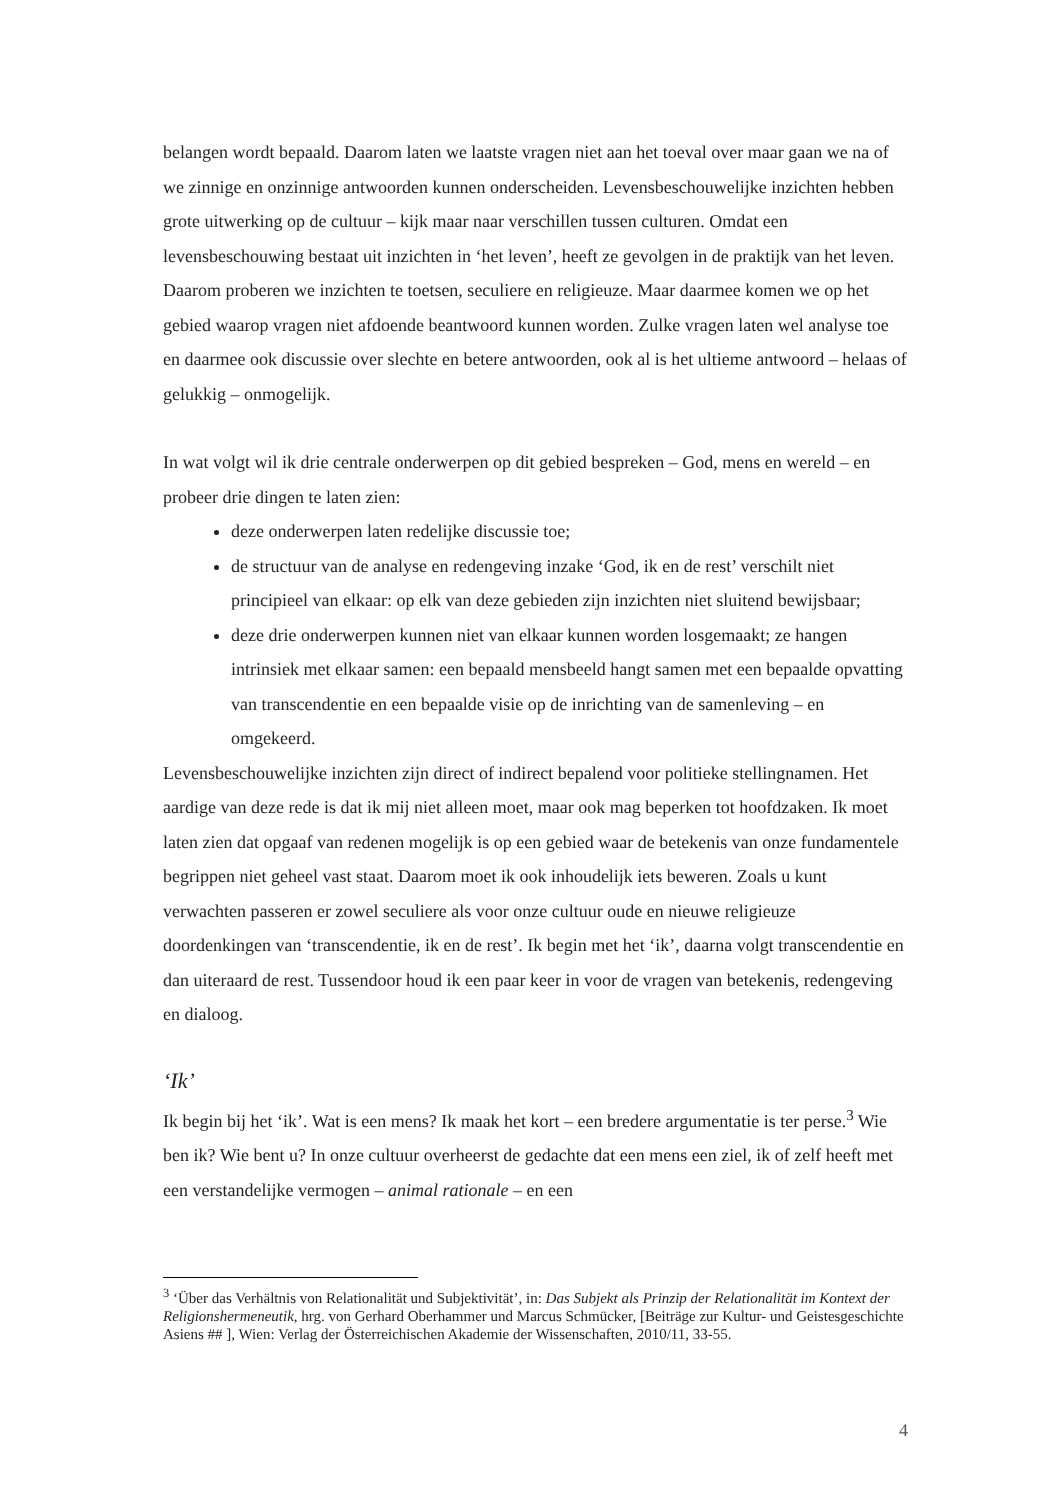belangen wordt bepaald. Daarom laten we laatste vragen niet aan het toeval over maar gaan we na of we zinnige en onzinnige antwoorden kunnen onderscheiden. Levensbeschouwelijke inzichten hebben grote uitwerking op de cultuur – kijk maar naar verschillen tussen culturen. Omdat een levensbeschouwing bestaat uit inzichten in ‘het leven’, heeft ze gevolgen in de praktijk van het leven. Daarom proberen we inzichten te toetsen, seculiere en religieuze. Maar daarmee komen we op het gebied waarop vragen niet afdoende beantwoord kunnen worden. Zulke vragen laten wel analyse toe en daarmee ook discussie over slechte en betere antwoorden, ook al is het ultieme antwoord – helaas of gelukkig – onmogelijk.
In wat volgt wil ik drie centrale onderwerpen op dit gebied bespreken – God, mens en wereld – en probeer drie dingen te laten zien:
deze onderwerpen laten redelijke discussie toe;
de structuur van de analyse en redengeving inzake ‘God, ik en de rest’ verschilt niet principieel van elkaar: op elk van deze gebieden zijn inzichten niet sluitend bewijsbaar;
deze drie onderwerpen kunnen niet van elkaar kunnen worden losgemaakt; ze hangen intrinsiek met elkaar samen: een bepaald mensbeeld hangt samen met een bepaalde opvatting van transcendentie en een bepaalde visie op de inrichting van de samenleving – en omgekeerd.
Levensbeschouwelijke inzichten zijn direct of indirect bepalend voor politieke stellingnamen. Het aardige van deze rede is dat ik mij niet alleen moet, maar ook mag beperken tot hoofdzaken. Ik moet laten zien dat opgaaf van redenen mogelijk is op een gebied waar de betekenis van onze fundamentele begrippen niet geheel vast staat. Daarom moet ik ook inhoudelijk iets beweren. Zoals u kunt verwachten passeren er zowel seculiere als voor onze cultuur oude en nieuwe religieuze doordenkingen van ‘transcendentie, ik en de rest’. Ik begin met het ‘ik’, daarna volgt transcendentie en dan uiteraard de rest. Tussendoor houd ik een paar keer in voor de vragen van betekenis, redengeving en dialoog.
‘Ik’
Ik begin bij het ‘ik’. Wat is een mens? Ik maak het kort – een bredere argumentatie is ter perse.<sup>3</sup> Wie ben ik? Wie bent u? In onze cultuur overheerst de gedachte dat een mens een ziel, ik of zelf heeft met een verstandelijke vermogen – animal rationale – en een
<sup>3</sup> ‘Über das Verhältnis von Relationalität und Subjektivität’, in: Das Subjekt als Prinzip der Relationalität im Kontext der Religionshermeneutik, hrg. von Gerhard Oberhammer und Marcus Schmücker, [Beiträge zur Kultur- und Geistesgeschichte Asiens ## ], Wien: Verlag der Österreichischen Akademie der Wissenschaften, 2010/11, 33-55.
4